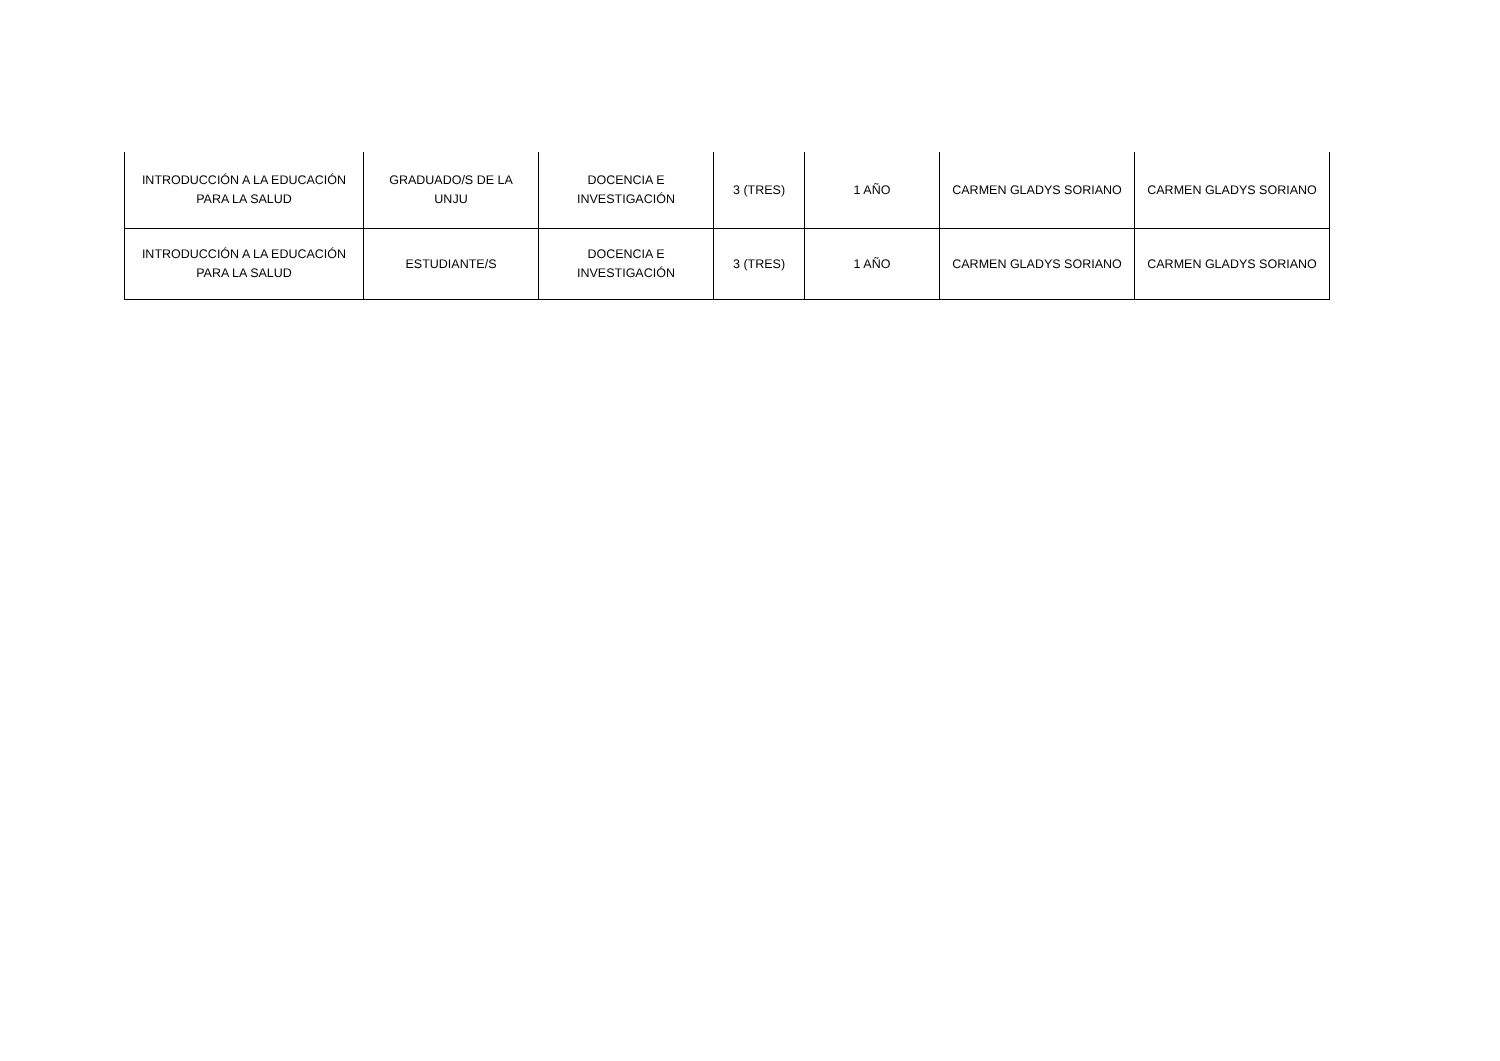| INTRODUCCIÓN A LA EDUCACIÓN PARA LA SALUD | GRADUADO/S DE LA UNJU | DOCENCIA E INVESTIGACIÓN | 3 (TRES) | 1 AÑO | CARMEN GLADYS SORIANO | CARMEN GLADYS SORIANO |
| INTRODUCCIÓN A LA EDUCACIÓN PARA LA SALUD | ESTUDIANTE/S | DOCENCIA E INVESTIGACIÓN | 3 (TRES) | 1 AÑO | CARMEN GLADYS SORIANO | CARMEN GLADYS SORIANO |